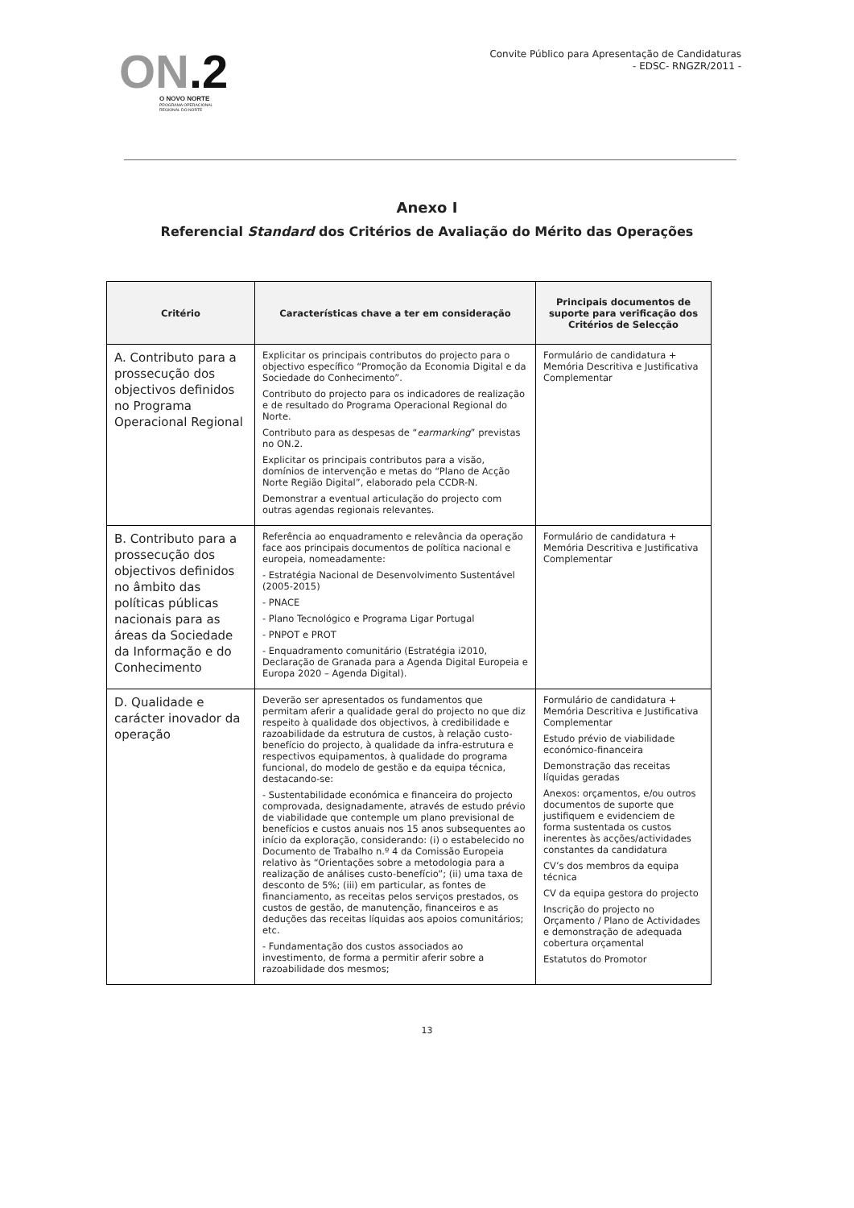ON.2
O NOVO NORTE
PROGRAMA OPERACIONAL
REGIONAL DO NORTE
Convite Público para Apresentação de Candidaturas
- EDSC- RNGZR/2011 -
Anexo I
Referencial Standard dos Critérios de Avaliação do Mérito das Operações
| Critério | Características chave a ter em consideração | Principais documentos de suporte para verificação dos Critérios de Selecção |
| --- | --- | --- |
| A. Contributo para a prossecução dos objectivos definidos no Programa Operacional Regional | Explicitar os principais contributos do projecto para o objectivo específico “Promoção da Economia Digital e da Sociedade do Conhecimento”. Contributo do projecto para os indicadores de realização e de resultado do Programa Operacional Regional do Norte. Contributo para as despesas de “ earmarking ” previstas no ON.2. Explicitar os principais contributos para a visão, domínios de intervenção e metas do “Plano de Acção Norte Região Digital”, elaborado pela CCDR-N. Demonstrar a eventual articulação do projecto com outras agendas regionais relevantes. | Formulário de candidatura + Memória Descritiva e Justificativa Complementar |
| B. Contributo para a prossecução dos objectivos definidos no âmbito das políticas públicas nacionais para as áreas da Sociedade da Informação e do Conhecimento | Referência ao enquadramento e relevância da operação face aos principais documentos de política nacional e europeia, nomeadamente: - Estratégia Nacional de Desenvolvimento Sustentável (2005-2015) - PNACE - Plano Tecnológico e Programa Ligar Portugal - PNPOT e PROT - Enquadramento comunitário (Estratégia i2010, Declaração de Granada para a Agenda Digital Europeia e Europa 2020 – Agenda Digital). | Formulário de candidatura + Memória Descritiva e Justificativa Complementar |
| D. Qualidade e carácter inovador da operação | Deverão ser apresentados os fundamentos que permitam aferir a qualidade geral do projecto no que diz respeito à qualidade dos objectivos, à credibilidade e razoabilidade da estrutura de custos, à relação custo- benefício do projecto, à qualidade da infra-estrutura e respectivos equipamentos, à qualidade do programa funcional, do modelo de gestão e da equipa técnica, destacando-se: - Sustentabilidade económica e financeira do projecto comprovada, designadamente, através de estudo prévio de viabilidade que contemple um plano previsional de benefícios e custos anuais nos 15 anos subsequentes ao início da exploração, considerando: (i) o estabelecido no Documento de Trabalho n.º 4 da Comissão Europeia relativo às “Orientações sobre a metodologia para a realização de análises custo-benefício”; (ii) uma taxa de desconto de 5%; (iii) em particular, as fontes de financiamento, as receitas pelos serviços prestados, os custos de gestão, de manutenção, financeiros e as deduções das receitas líquidas aos apoios comunitários; etc. - Fundamentação dos custos associados ao investimento, de forma a permitir aferir sobre a razoabilidade dos mesmos; | Formulário de candidatura + Memória Descritiva e Justificativa Complementar Estudo prévio de viabilidade económico-financeira Demonstração das receitas líquidas geradas Anexos: orçamentos, e/ou outros documentos de suporte que justifiquem e evidenciem de forma sustentada os custos inerentes às acções/actividades constantes da candidatura CV’s dos membros da equipa técnica CV da equipa gestora do projecto Inscrição do projecto no Orçamento / Plano de Actividades e demonstração de adequada cobertura orçamental Estatutos do Promotor |
13